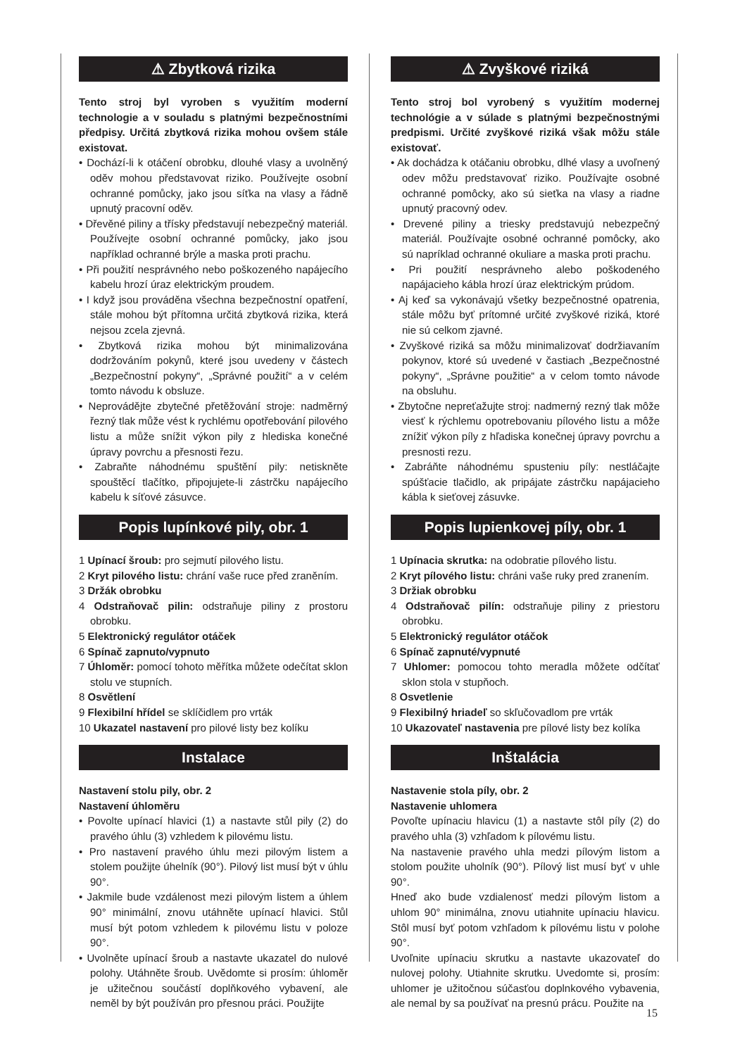⚠ Zbytková rizika
Tento stroj byl vyroben s využitím moderní technologie a v souladu s platnými bezpečnostními předpisy. Určitá zbytková rizika mohou ovšem stále existovat.
• Dochází-li k otáčení obrobku, dlouhé vlasy a uvolněný oděv mohou představovat riziko. Používejte osobní ochranné pomůcky, jako jsou síťka na vlasy a řádně upnutý pracovní oděv.
• Dřevěné piliny a třísky představují nebezpečný materiál. Používejte osobní ochranné pomůcky, jako jsou například ochranné brýle a maska proti prachu.
• Při použití nesprávného nebo poškozeného napájecího kabelu hrozí úraz elektrickým proudem.
• I když jsou prováděna všechna bezpečnostní opatření, stále mohou být přítomna určitá zbytková rizika, která nejsou zcela zjevná.
• Zbytková rizika mohou být minimalizována dodržováním pokynů, které jsou uvedeny v částech „Bezpečnostní pokyny“, „Správné použití“ a v celém tomto návodu k obsluze.
• Neprovádějte zbytečné přetěžování stroje: nadměrný řezný tlak může vést k rychlému opotřebování pilového listu a může snížit výkon pily z hlediska konečné úpravy povrchu a přesnosti řezu.
• Zabraňte náhodnému spuštění pily: netiskněte spouštěcí tlačítko, připojujete-li zástrčku napájecího kabelu k síťové zásuvce.
Popis lupínkové pily, obr. 1
1 Upínací šroub: pro sejmutí pilového listu.
2 Kryt pilového listu: chrání vaše ruce před zraněním.
3 Držák obrobku
4 Odstraňovač pilin: odstraňuje piliny z prostoru obrobku.
5 Elektronický regulátor otáček
6 Spínač zapnuto/vypnuto
7 Úhloměr: pomocí tohoto měřítka můžete odečítat sklon stolu ve stupních.
8 Osvětlení
9 Flexibilní hřídel se sklíčidlem pro vrták
10 Ukazatel nastavení pro pilové listy bez kolíku
Instalace
Nastavení stolu pily, obr. 2
Nastavení úhloměru
• Povolte upínací hlavici (1) a nastavte stůl pily (2) do pravého úhlu (3) vzhledem k pilovému listu.
• Pro nastavení pravého úhlu mezi pilovým listem a stolem použijte úhelník (90°). Pilový list musí být v úhlu 90°.
• Jakmile bude vzdálenost mezi pilovým listem a úhlem 90° minimální, znovu utáhněte upínací hlavici. Stůl musí být potom vzhledem k pilovému listu v poloze 90°.
• Uvolněte upínací šroub a nastavte ukazatel do nulové polohy. Utáhněte šroub. Uvědomte si prosím: úhloměr je užitečnou součástí doplňkového vybavení, ale neměl by být používán pro přesnou práci. Použijte
⚠ Zvyškové riziká
Tento stroj bol vyrobený s využitím modernej technológie a v súlade s platnými bezpečnostnými predpismi. Určité zvyškové riziká však môžu stále existovať.
• Ak dochádza k otáčaniu obrobku, dlhé vlasy a uvoľnený odev môžu predstavovať riziko. Používajte osobné ochranné pomôcky, ako sú sieťka na vlasy a riadne upnutý pracovný odev.
• Drevené piliny a triesky predstavujú nebezpečný materiál. Používajte osobné ochranné pomôcky, ako sú napríklad ochranné okuliare a maska proti prachu.
• Pri použití nesprávneho alebo poškodeného napájacieho kábla hrozí úraz elektrickým prúdom.
• Aj keď sa vykonávajú všetky bezpečnostné opatrenia, stále môžu byť prítomné určité zvyškové riziká, ktoré nie sú celkom zjavné.
• Zvyškové riziká sa môžu minimalizovať dodržiavaním pokynov, ktoré sú uvedené v častiach „Bezpečnostné pokyny“, „Správne použitie“ a v celom tomto návode na obsluhu.
• Zbytočne nepreťažujte stroj: nadmerný rezný tlak môže viesť k rýchlemu opotrebovaniu pílového listu a môže znížiť výkon píly z hľadiska konečnej úpravy povrchu a presnosti rezu.
• Zabráňte náhodnému spusteniu píly: nestláčajte spúšťacie tlačidlo, ak pripájate zástrčku napájacieho kábla k sieťovej zásuvke.
Popis lupienkovej píly, obr. 1
1 Upínacia skrutka: na odobratie pílového listu.
2 Kryt pílového listu: chráni vaše ruky pred zranením.
3 Držiak obrobku
4 Odstraňovač pilín: odstraňuje piliny z priestoru obrobku.
5 Elektronický regulátor otáčok
6 Spínač zapnuté/vypnuté
7 Uhlomer: pomocou tohto meradla môžete odčítať sklon stola v stupňoch.
8 Osvetlenie
9 Flexibilný hriadeľ so skľučovadlom pre vrták
10 Ukazovateľ nastavenia pre pílové listy bez kolíka
Inštalácia
Nastavenie stola píly, obr. 2
Nastavenie uhlomera
Povoľte upínaciu hlavicu (1) a nastavte stôl píly (2) do pravého uhla (3) vzhľadom k pílovému listu.
Na nastavenie pravého uhla medzi pílovým listom a stolom použite uholník (90°). Pílový list musí byť v uhle 90°.
Hneď ako bude vzdialenosť medzi pílovým listom a uhlom 90° minimálna, znovu utiahnite upínaciu hlavicu. Stôl musí byť potom vzhľadom k pílovému listu v polohe 90°.
Uvoľnite upínaciu skrutku a nastavte ukazovateľ do nulovej polohy. Utiahnite skrutku. Uvedomte si, prosím: uhlomer je užitočnou súčasťou doplnkového vybavenia, ale nemal by sa používať na presnú prácu. Použite na
15